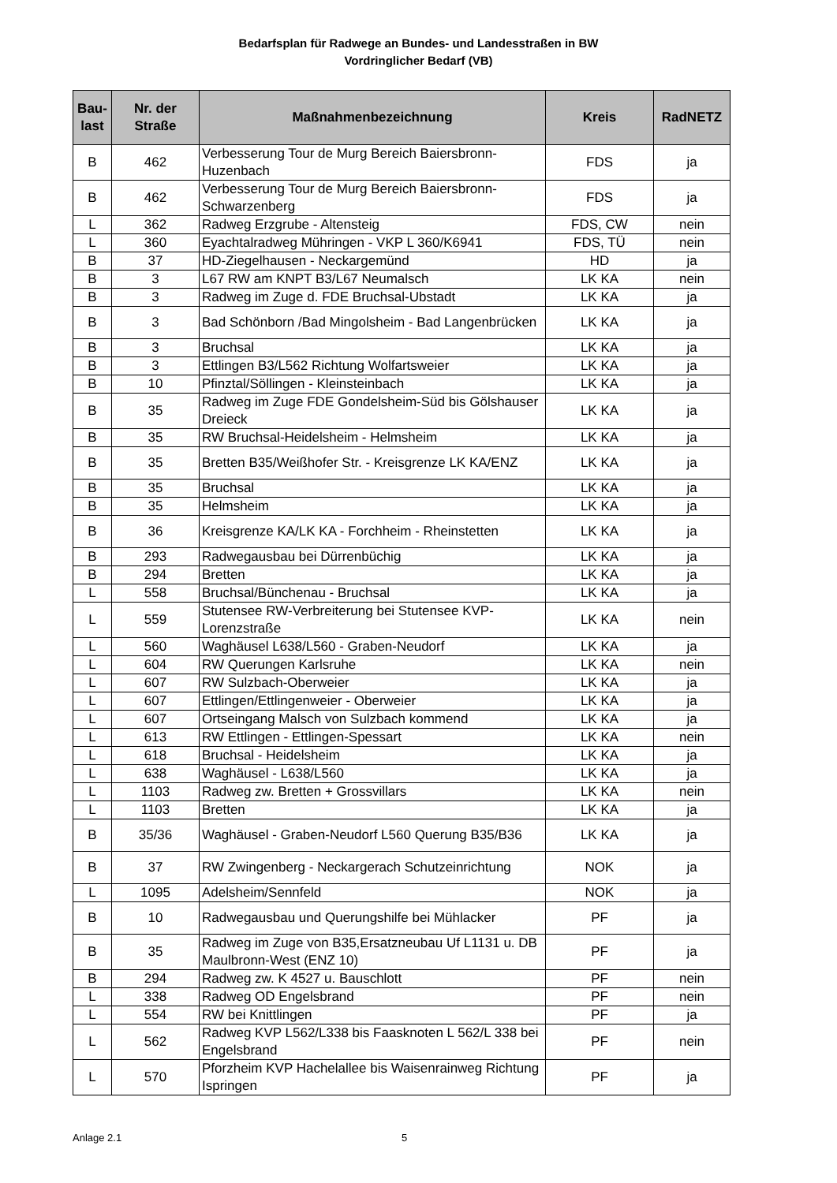Bedarfsplan für Radwege an Bundes- und Landesstraßen in BW
Vordringlicher Bedarf (VB)
| Bau- last | Nr. der Straße | Maßnahmenbezeichnung | Kreis | RadNETZ |
| --- | --- | --- | --- | --- |
| B | 462 | Verbesserung Tour de Murg Bereich Baiersbronn-Huzenbach | FDS | ja |
| B | 462 | Verbesserung Tour de Murg Bereich Baiersbronn-Schwarzenberg | FDS | ja |
| L | 362 | Radweg Erzgrube - Altensteig | FDS, CW | nein |
| L | 360 | Eyachtalradweg Mühringen - VKP L 360/K6941 | FDS, TÜ | nein |
| B | 37 | HD-Ziegelhausen - Neckargemünd | HD | ja |
| B | 3 | L67 RW am KNPT B3/L67 Neumalsch | LK KA | nein |
| B | 3 | Radweg im Zuge d. FDE Bruchsal-Ubstadt | LK KA | ja |
| B | 3 | Bad Schönborn /Bad Mingolsheim - Bad Langenbrücken | LK KA | ja |
| B | 3 | Bruchsal | LK KA | ja |
| B | 3 | Ettlingen B3/L562 Richtung Wolfartsweier | LK KA | ja |
| B | 10 | Pfinztal/Söllingen - Kleinsteinbach | LK KA | ja |
| B | 35 | Radweg im Zuge FDE Gondelsheim-Süd bis Gölshauser Dreieck | LK KA | ja |
| B | 35 | RW Bruchsal-Heidelsheim - Helmsheim | LK KA | ja |
| B | 35 | Bretten B35/Weißhofer Str. - Kreisgrenze LK KA/ENZ | LK KA | ja |
| B | 35 | Bruchsal | LK KA | ja |
| B | 35 | Helmsheim | LK KA | ja |
| B | 36 | Kreisgrenze KA/LK KA - Forchheim - Rheinstetten | LK KA | ja |
| B | 293 | Radwegausbau bei Dürrenbüchig | LK KA | ja |
| B | 294 | Bretten | LK KA | ja |
| L | 558 | Bruchsal/Bünchenau - Bruchsal | LK KA | ja |
| L | 559 | Stutensee RW-Verbreiterung bei Stutensee KVP-Lorenzstraße | LK KA | nein |
| L | 560 | Waghäusel L638/L560 - Graben-Neudorf | LK KA | ja |
| L | 604 | RW Querungen Karlsruhe | LK KA | nein |
| L | 607 | RW Sulzbach-Oberweier | LK KA | ja |
| L | 607 | Ettlingen/Ettlingenweier - Oberweier | LK KA | ja |
| L | 607 | Ortseingang Malsch von Sulzbach kommend | LK KA | ja |
| L | 613 | RW Ettlingen - Ettlingen-Spessart | LK KA | nein |
| L | 618 | Bruchsal - Heidelsheim | LK KA | ja |
| L | 638 | Waghäusel - L638/L560 | LK KA | ja |
| L | 1103 | Radweg zw. Bretten + Grossvillars | LK KA | nein |
| L | 1103 | Bretten | LK KA | ja |
| B | 35/36 | Waghäusel - Graben-Neudorf L560 Querung B35/B36 | LK KA | ja |
| B | 37 | RW Zwingenberg - Neckargerach Schutzeinrichtung | NOK | ja |
| L | 1095 | Adelsheim/Sennfeld | NOK | ja |
| B | 10 | Radwegausbau und Querungshilfe bei Mühlacker | PF | ja |
| B | 35 | Radweg im Zuge von B35,Ersatzneubau Uf L1131 u. DB Maulbronn-West (ENZ 10) | PF | ja |
| B | 294 | Radweg zw. K 4527 u. Bauschlott | PF | nein |
| L | 338 | Radweg OD Engelsbrand | PF | nein |
| L | 554 | RW bei Knittlingen | PF | ja |
| L | 562 | Radweg KVP L562/L338 bis Faasknoten L 562/L 338 bei Engelsbrand | PF | nein |
| L | 570 | Pforzheim KVP Hachelallee bis Waisenrainweg Richtung Ispringen | PF | ja |
Anlage 2.1 5